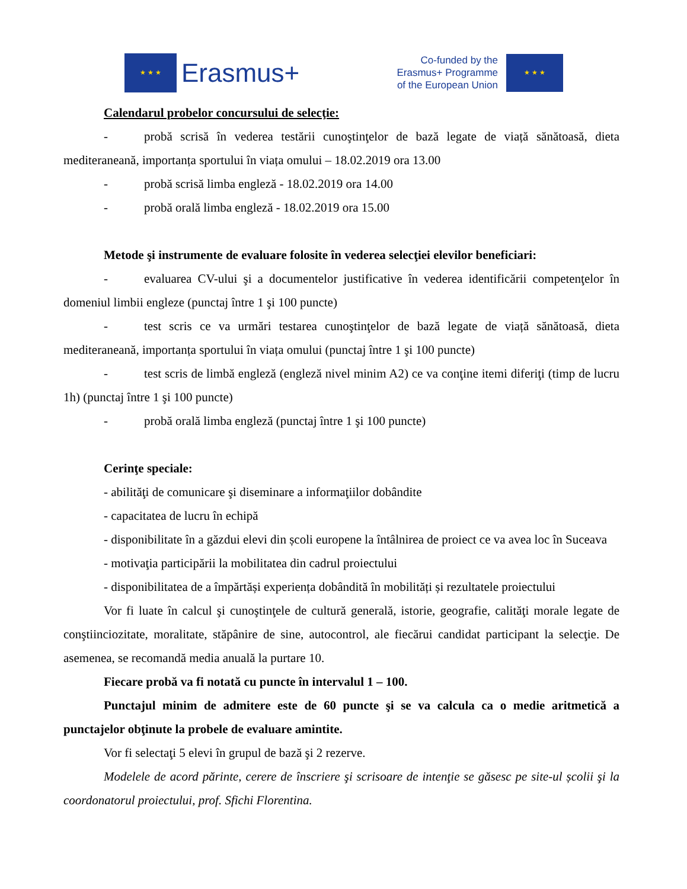★ ★ ★
Erasmus+
Co-funded by the
Erasmus+ Programme
of the European Union
★ ★ ★
Calendarul probelor concursului de selecţie:
- probă scrisă în vederea testării cunoştinţelor de bază legate de viață sănătoasă, dieta mediteraneană, importanța sportului în viața omului – 18.02.2019 ora 13.00
- probă scrisă limba engleză - 18.02.2019 ora 14.00
- probă orală limba engleză - 18.02.2019 ora 15.00
Metode şi instrumente de evaluare folosite în vederea selecţiei elevilor beneficiari:
- evaluarea CV-ului şi a documentelor justificative în vederea identificării competenţelor în domeniul limbii engleze (punctaj între 1 şi 100 puncte)
- test scris ce va urmări testarea cunoştinţelor de bază legate de viață sănătoasă, dieta mediteraneană, importanța sportului în viața omului (punctaj între 1 şi 100 puncte)
- test scris de limbă engleză (engleză nivel minim A2) ce va conţine itemi diferiţi (timp de lucru 1h) (punctaj între 1 şi 100 puncte)
- probă orală limba engleză (punctaj între 1 şi 100 puncte)
Cerinţe speciale:
- abilităţi de comunicare şi diseminare a informaţiilor dobândite
- capacitatea de lucru în echipă
- disponibilitate în a găzdui elevi din școli europene la întâlnirea de proiect ce va avea loc în Suceava
- motivaţia participării la mobilitatea din cadrul proiectului
- disponibilitatea de a împărtăși experiența dobândită în mobilități și rezultatele proiectului
Vor fi luate în calcul şi cunoştinţele de cultură generală, istorie, geografie, calităţi morale legate de conştiinciozitate, moralitate, stăpânire de sine, autocontrol, ale fiecărui candidat participant la selecţie. De asemenea, se recomandă media anuală la purtare 10.
Fiecare probă va fi notată cu puncte în intervalul 1 – 100.
Punctajul minim de admitere este de 60 puncte şi se va calcula ca o medie aritmetică a punctajelor obţinute la probele de evaluare amintite.
Vor fi selectaţi 5 elevi în grupul de bază şi 2 rezerve.
Modelele de acord părinte, cerere de înscriere şi scrisoare de intenţie se găsesc pe site-ul școlii şi la coordonatorul proiectului, prof. Sfichi Florentina.